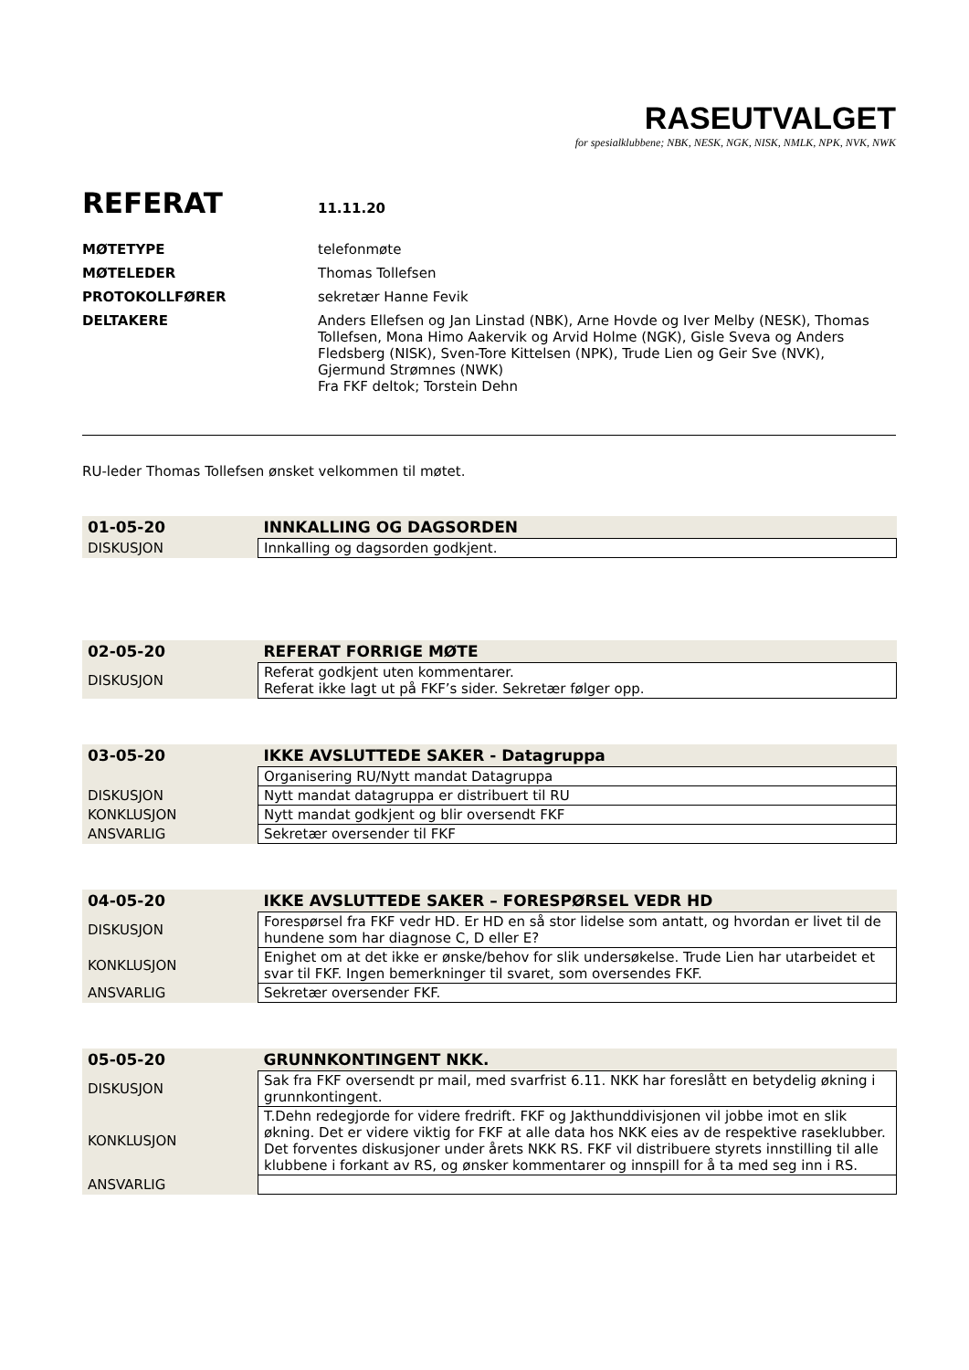RASEUTVALGET
for spesialklubbene; NBK, NESK, NGK, NISK, NMLK, NPK, NVK, NWK
REFERAT 11.11.20
| MØTETYPE | telefonmøte |
| MØTELEDER | Thomas Tollefsen |
| PROTOKOLLFØRER | sekretær Hanne Fevik |
| DELTAKERE | Anders Ellefsen og Jan Linstad (NBK), Arne Hovde og Iver Melby (NESK), Thomas Tollefsen, Mona Himo Aakervik og Arvid Holme (NGK), Gisle Sveva og Anders Fledsberg (NISK), Sven-Tore Kittelsen (NPK), Trude Lien og Geir Sve (NVK), Gjermund Strømnes (NWK) Fra FKF deltok; Torstein Dehn |
RU-leder Thomas Tollefsen ønsket velkommen til møtet.
| 01-05-20 | INNKALLING OG DAGSORDEN |
| --- | --- |
| DISKUSJON | Innkalling og dagsorden godkjent. |
| 02-05-20 | REFERAT FORRIGE MØTE |
| --- | --- |
| DISKUSJON | Referat godkjent uten kommentarer. Referat ikke lagt ut på FKF’s sider. Sekretær følger opp. |
| 03-05-20 | IKKE AVSLUTTEDE SAKER - Datagruppa |
| --- | --- |
| | Organisering RU/Nytt mandat Datagruppa |
| DISKUSJON | Nytt mandat datagruppa er distribuert til RU |
| KONKLUSJON | Nytt mandat godkjent og blir oversendt FKF |
| ANSVARLIG | Sekretær oversender til FKF |
| 04-05-20 | IKKE AVSLUTTEDE SAKER – FORESPØRSEL VEDR HD |
| --- | --- |
| DISKUSJON | Forespørsel fra FKF vedr HD. Er HD en så stor lidelse som antatt, og hvordan er livet til de hundene som har diagnose C, D eller E? |
| KONKLUSJON | Enighet om at det ikke er ønske/behov for slik undersøkelse. Trude Lien har utarbeidet et svar til FKF. Ingen bemerkninger til svaret, som oversendes FKF. |
| ANSVARLIG | Sekretær oversender FKF. |
| 05-05-20 | GRUNNKONTINGENT NKK. |
| --- | --- |
| DISKUSJON | Sak fra FKF oversendt pr mail, med svarfrist 6.11. NKK har foreslått en betydelig økning i grunnkontingent. |
| KONKLUSJON | T.Dehn redegjorde for videre fredrift. FKF og Jakthunddivisjonen vil jobbe imot en slik økning. Det er videre viktig for FKF at alle data hos NKK eies av de respektive raseklubber. Det forventes diskusjoner under årets NKK RS. FKF vil distribuere styrets innstilling til alle klubbene i forkant av RS, og ønsker kommentarer og innspill for å ta med seg inn i RS. |
| ANSVARLIG | |